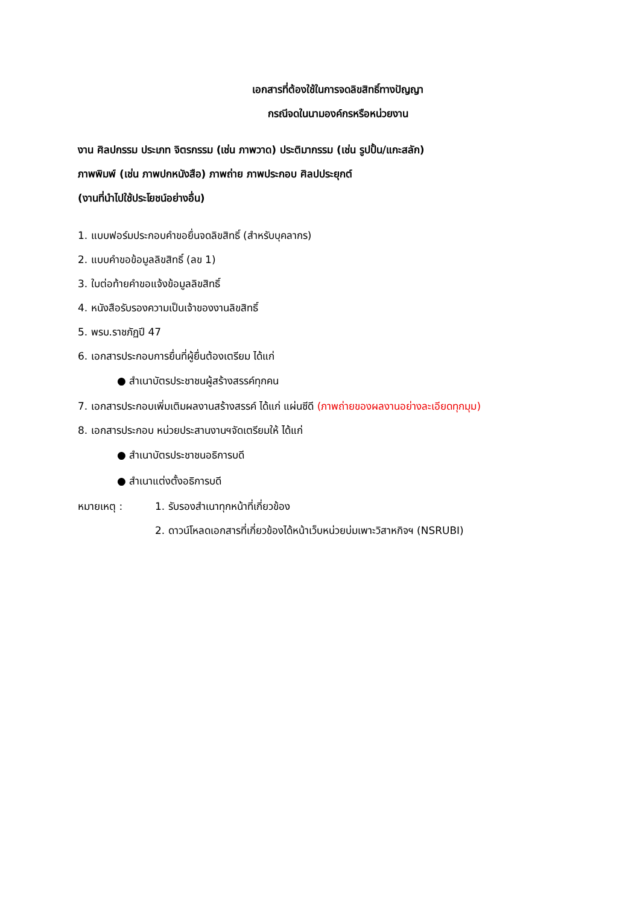เอกสารที่ต้องใช้ในการจดลิขสิทธิ์ทางปัญญา
กรณีจดในนามองค์กรหรือหน่วยงาน
งาน ศิลปกรรม ประเภท จิตรกรรม (เช่น ภาพวาด) ประติมากรรม (เช่น รูปปั้น/แกะสลัก)
ภาพพิมพ์ (เช่น ภาพปกหนังสือ) ภาพถ่าย ภาพประกอบ ศิลปประยุกต์
(งานที่นำไปใช้ประโยชน์อย่างอื่น)
1. แบบฟอร์มประกอบคำขอยื่นจดลิขสิทธิ์ (สำหรับบุคลากร)
2. แบบคำขอข้อมูลลิขสิทธิ์ (ลข 1)
3. ใบต่อท้ายคำขอแจ้งข้อมูลลิขสิทธิ์
4. หนังสือรับรองความเป็นเจ้าของงานลิขสิทธิ์
5. พรบ.ราชภัฏปี 47
6. เอกสารประกอบการยื่นที่ผู้ยื่นต้องเตรียม ได้แก่
● สำเนาบัตรประชาชนผู้สร้างสรรค์ทุกคน
7. เอกสารประกอบเพิ่มเติมผลงานสร้างสรรค์ ได้แก่ แผ่นซีดี (ภาพถ่ายของผลงานอย่างละเอียดทุกมุม)
8. เอกสารประกอบ หน่วยประสานงานฯจัดเตรียมให้ ได้แก่
● สำเนาบัตรประชาชนอธิการบดี
● สำเนาแต่งตั้งอธิการบดี
หมายเหตุ : 1. รับรองสำเนาทุกหน้าที่เกี่ยวข้อง
2. ดาวน์โหลดเอกสารที่เกี่ยวข้องได้หน้าเว็บหน่วยบ่มเพาะวิสาหกิจฯ (NSRUBI)